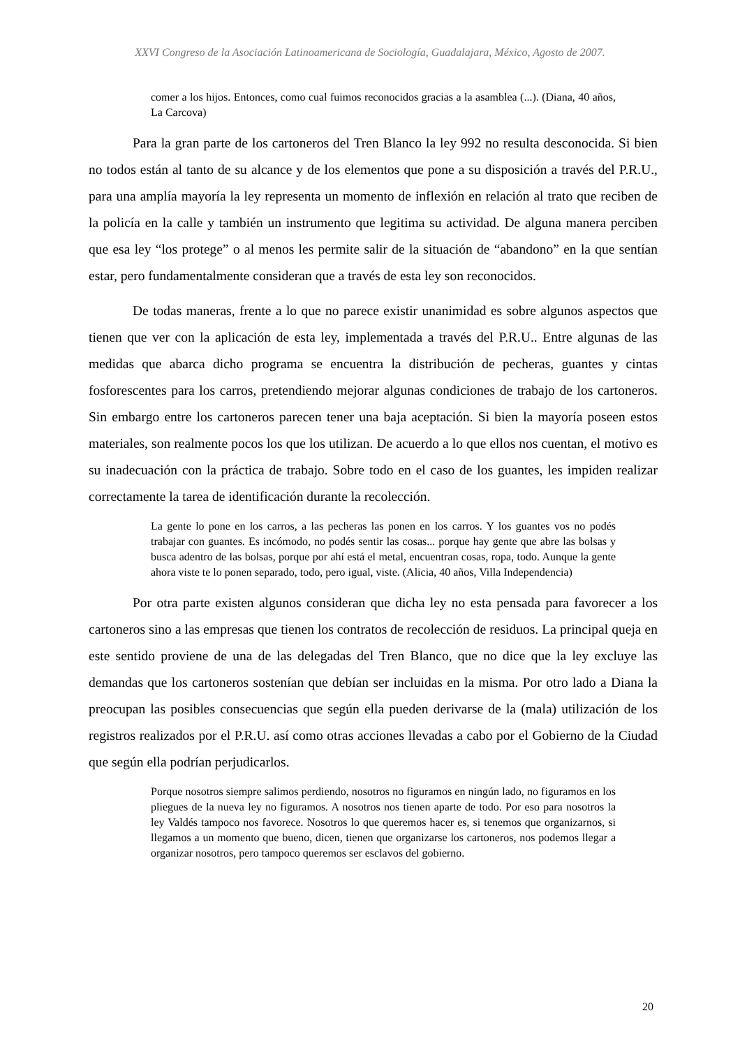XXVI Congreso de la Asociación Latinoamericana de Sociología, Guadalajara, México, Agosto de 2007.
comer a los hijos. Entonces, como cual fuimos reconocidos gracias a la asamblea (...). (Diana, 40 años, La Carcova)
Para la gran parte de los cartoneros del Tren Blanco la ley 992 no resulta desconocida. Si bien no todos están al tanto de su alcance y de los elementos que pone a su disposición a través del P.R.U., para una amplía mayoría la ley representa un momento de inflexión en relación al trato que reciben de la policía en la calle y también un instrumento que legitima su actividad. De alguna manera perciben que esa ley “los protege” o al menos les permite salir de la situación de “abandono” en la que sentían estar, pero fundamentalmente consideran que a través de esta ley son reconocidos.
De todas maneras, frente a lo que no parece existir unanimidad es sobre algunos aspectos que tienen que ver con la aplicación de esta ley, implementada a través del P.R.U.. Entre algunas de las medidas que abarca dicho programa se encuentra la distribución de pecheras, guantes y cintas fosforescentes para los carros, pretendiendo mejorar algunas condiciones de trabajo de los cartoneros. Sin embargo entre los cartoneros parecen tener una baja aceptación. Si bien la mayoría poseen estos materiales, son realmente pocos los que los utilizan. De acuerdo a lo que ellos nos cuentan, el motivo es su inadecuación con la práctica de trabajo. Sobre todo en el caso de los guantes, les impiden realizar correctamente la tarea de identificación durante la recolección.
La gente lo pone en los carros, a las pecheras las ponen en los carros. Y los guantes vos no podés trabajar con guantes. Es incómodo, no podés sentir las cosas... porque hay gente que abre las bolsas y busca adentro de las bolsas, porque por ahí está el metal, encuentran cosas, ropa, todo. Aunque la gente ahora viste te lo ponen separado, todo, pero igual, viste. (Alicia, 40 años, Villa Independencia)
Por otra parte existen algunos consideran que dicha ley no esta pensada para favorecer a los cartoneros sino a las empresas que tienen los contratos de recolección de residuos. La principal queja en este sentido proviene de una de las delegadas del Tren Blanco, que no dice que la ley excluye las demandas que los cartoneros sostenían que debían ser incluidas en la misma. Por otro lado a Diana la preocupan las posibles consecuencias que según ella pueden derivarse de la (mala) utilización de los registros realizados por el P.R.U. así como otras acciones llevadas a cabo por el Gobierno de la Ciudad que según ella podrían perjudicarlos.
Porque nosotros siempre salimos perdiendo, nosotros no figuramos en ningún lado, no figuramos en los pliegues de la nueva ley no figuramos. A nosotros nos tienen aparte de todo. Por eso para nosotros la ley Valdés tampoco nos favorece. Nosotros lo que queremos hacer es, si tenemos que organizarnos, si llegamos a un momento que bueno, dicen, tienen que organizarse los cartoneros, nos podemos llegar a organizar nosotros, pero tampoco queremos ser esclavos del gobierno.
20